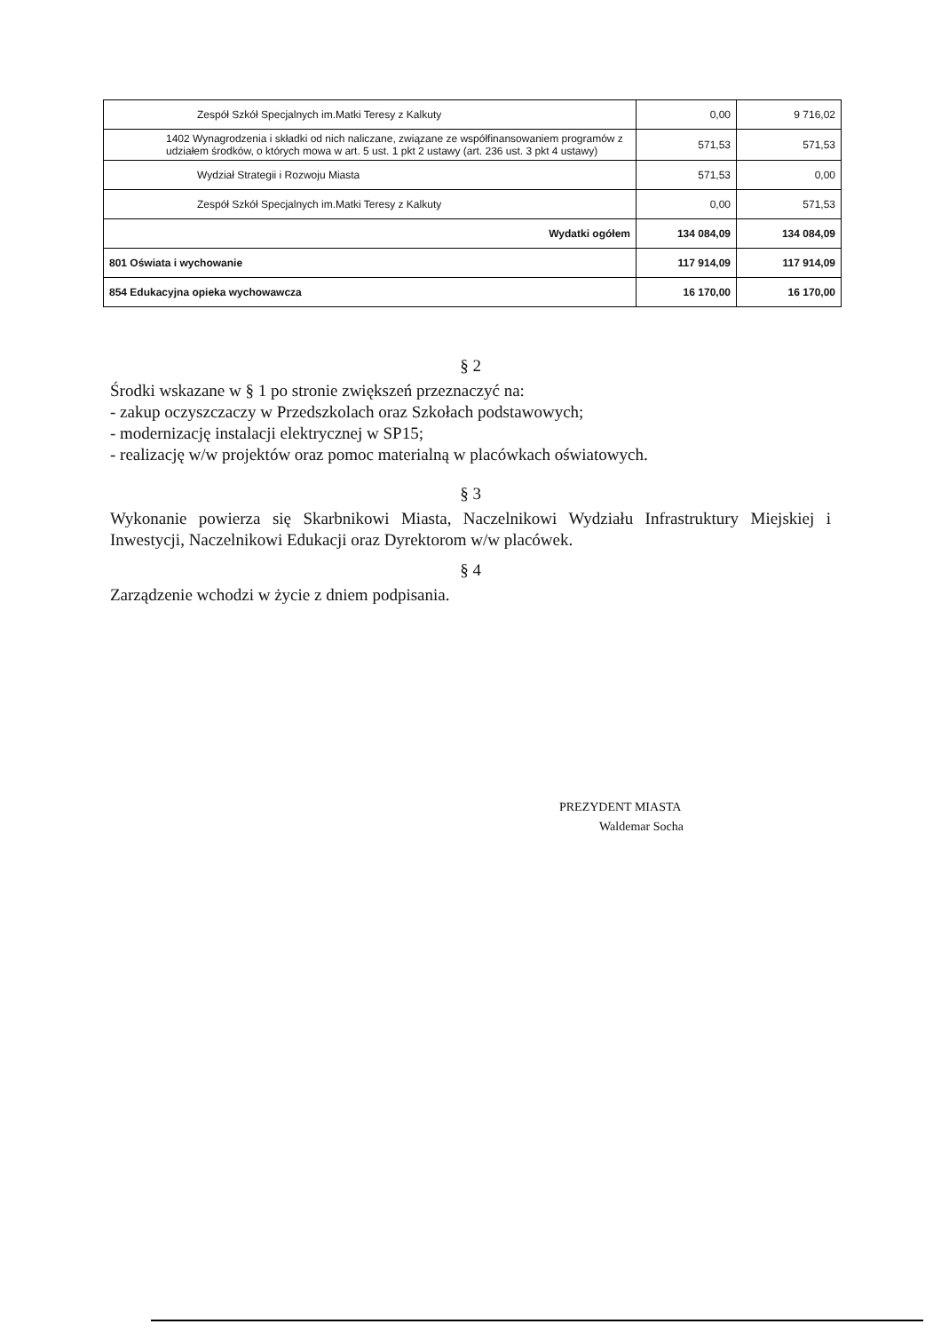| Zespół Szkół Specjalnych im.Matki Teresy z Kalkuty | 0,00 | 9 716,02 |
| 1402 Wynagrodzenia i składki od nich naliczane, związane ze współfinansowaniem programów z udziałem środków, o których mowa w art. 5 ust. 1 pkt 2 ustawy (art. 236 ust. 3 pkt 4 ustawy) | 571,53 | 571,53 |
| Wydział Strategii i Rozwoju Miasta | 571,53 | 0,00 |
| Zespół Szkół Specjalnych im.Matki Teresy z Kalkuty | 0,00 | 571,53 |
| Wydatki ogółem | 134 084,09 | 134 084,09 |
| 801 Oświata i wychowanie | 117 914,09 | 117 914,09 |
| 854 Edukacyjna opieka wychowawcza | 16 170,00 | 16 170,00 |
§ 2
Środki wskazane w § 1 po stronie zwiększeń przeznaczyć na:
- zakup oczyszczaczy w Przedszkolach oraz Szkołach podstawowych;
- modernizację instalacji elektrycznej w SP15;
- realizację w/w projektów oraz pomoc materialną w placówkach oświatowych.
§ 3
Wykonanie powierza się Skarbnikowi Miasta, Naczelnikowi Wydziału Infrastruktury Miejskiej i Inwestycji, Naczelnikowi Edukacji oraz Dyrektorom w/w placówek.
§ 4
Zarządzenie wchodzi w życie z dniem podpisania.
PREZYDENT MIASTA
Waldemar Socha